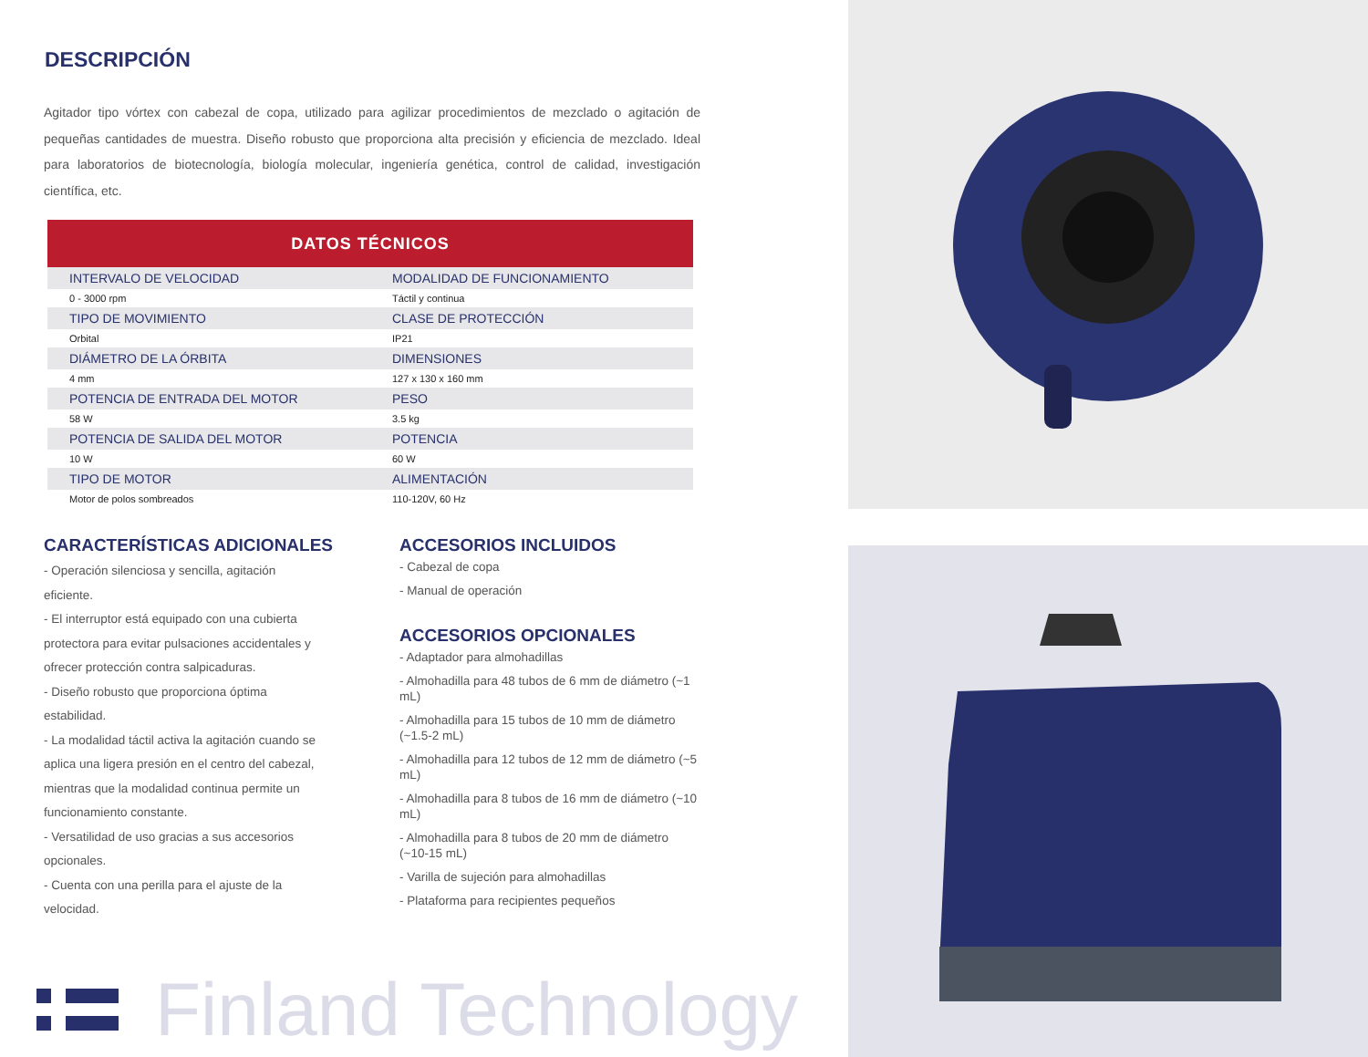DESCRIPCIÓN
Agitador tipo vórtex con cabezal de copa, utilizado para agilizar procedimientos de mezclado o agitación de pequeñas cantidades de muestra. Diseño robusto que proporciona alta precisión y eficiencia de mezclado. Ideal para laboratorios de biotecnología, biología molecular, ingeniería genética, control de calidad, investigación científica, etc.
| DATOS TÉCNICOS | |
| --- | --- |
| INTERVALO DE VELOCIDAD | MODALIDAD DE FUNCIONAMIENTO |
| 0 - 3000 rpm | Táctil y continua |
| TIPO DE MOVIMIENTO | CLASE DE PROTECCIÓN |
| Orbital | IP21 |
| DIÁMETRO DE LA ÓRBITA | DIMENSIONES |
| 4 mm | 127 x 130 x 160 mm |
| POTENCIA DE ENTRADA DEL MOTOR | PESO |
| 58 W | 3.5 kg |
| POTENCIA DE SALIDA DEL MOTOR | POTENCIA |
| 10 W | 60 W |
| TIPO DE MOTOR | ALIMENTACIÓN |
| Motor de polos sombreados | 110-120V, 60 Hz |
CARACTERÍSTICAS ADICIONALES
- Operación silenciosa y sencilla, agitación
eficiente.
- El interruptor está equipado con una cubierta
protectora para evitar pulsaciones accidentales y
ofrecer protección contra salpicaduras.
- Diseño robusto que proporciona óptima
estabilidad.
- La modalidad táctil activa la agitación cuando se
aplica una ligera presión en el centro del cabezal,
mientras que la modalidad continua permite un
funcionamiento constante.
- Versatilidad de uso gracias a sus accesorios
opcionales.
- Cuenta con una perilla para el ajuste de la
velocidad.
ACCESORIOS INCLUIDOS
- Cabezal de copa
- Manual de operación
ACCESORIOS OPCIONALES
- Adaptador para almohadillas
- Almohadilla para 48 tubos de 6 mm de diámetro (~1 mL)
- Almohadilla para 15 tubos de 10 mm de diámetro (~1.5-2 mL)
- Almohadilla para 12 tubos de 12 mm de diámetro (~5 mL)
- Almohadilla para 8 tubos de 16 mm de diámetro (~10 mL)
- Almohadilla para 8 tubos de 20 mm de diámetro (~10-15 mL)
- Varilla de sujeción para almohadillas
- Plataforma para recipientes pequeños
Finland Technology